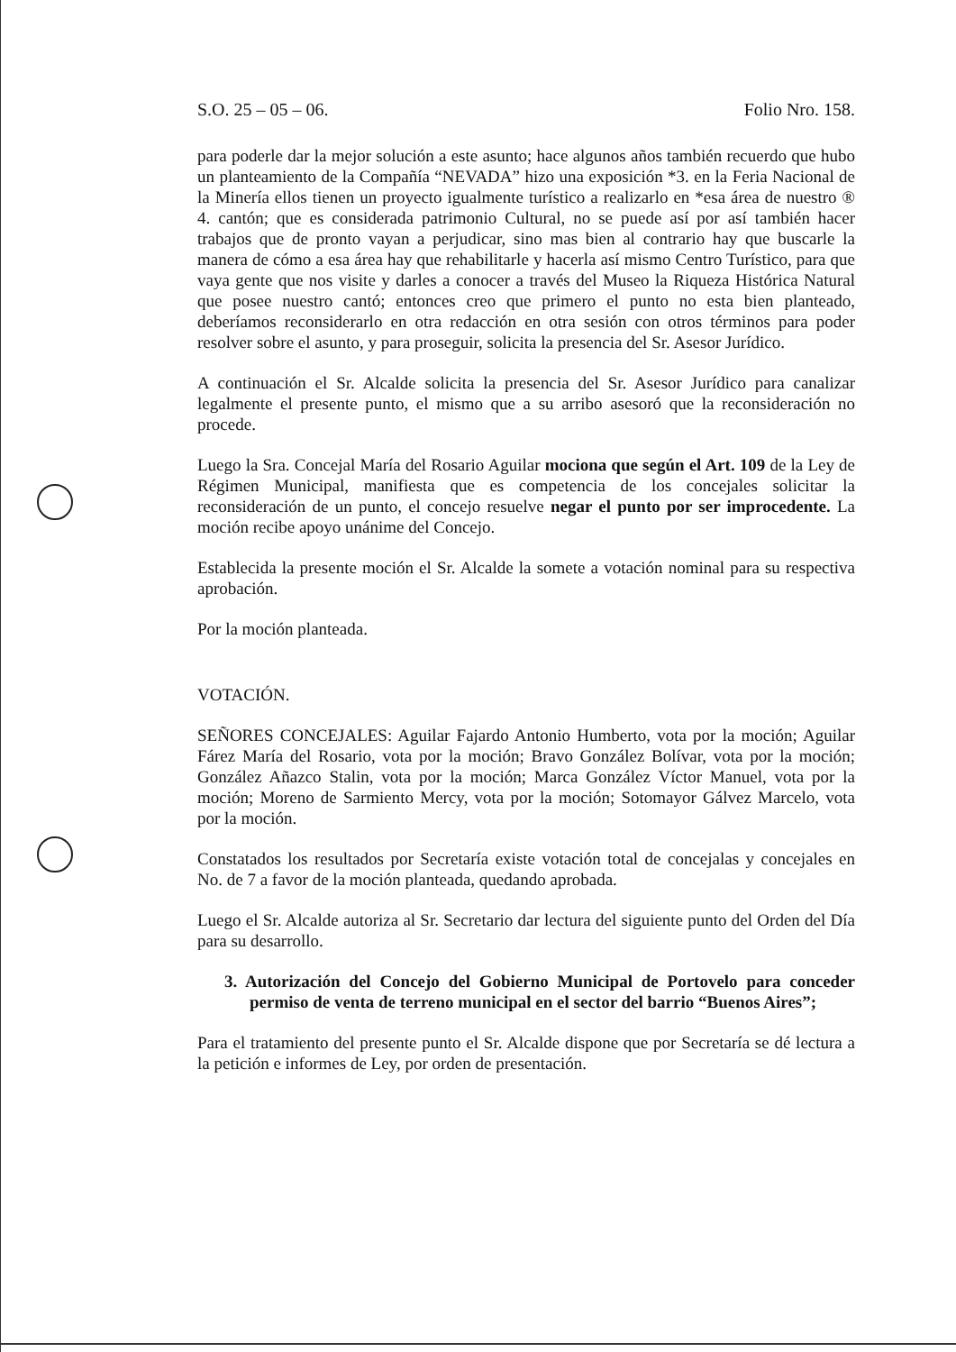S.O. 25 – 05 – 06. Folio Nro. 158.
para poderle dar la mejor solución a este asunto; hace algunos años también recuerdo que hubo un planteamiento de la Compañía “NEVADA” hizo una exposición *3. en la Feria Nacional de la Minería ellos tienen un proyecto igualmente turístico a realizarlo en *esa área de nuestro ® 4. cantón; que es considerada patrimonio Cultural, no se puede así por así también hacer trabajos que de pronto vayan a perjudicar, sino mas bien al contrario hay que buscarle la manera de cómo a esa área hay que rehabilitarle y hacerla así mismo Centro Turístico, para que vaya gente que nos visite y darles a conocer a través del Museo la Riqueza Histórica Natural que posee nuestro cantó; entonces creo que primero el punto no esta bien planteado, deberíamos reconsiderarlo en otra redacción en otra sesión con otros términos para poder resolver sobre el asunto, y para proseguir, solicita la presencia del Sr. Asesor Jurídico.
A continuación el Sr. Alcalde solicita la presencia del Sr. Asesor Jurídico para canalizar legalmente el presente punto, el mismo que a su arribo asesoró que la reconsideración no procede.
Luego la Sra. Concejal María del Rosario Aguilar mociona que según el Art. 109 de la Ley de Régimen Municipal, manifiesta que es competencia de los concejales solicitar la reconsideración de un punto, el concejo resuelve negar el punto por ser improcedente. La moción recibe apoyo unánime del Concejo.
Establecida la presente moción el Sr. Alcalde la somete a votación nominal para su respectiva aprobación.
Por la moción planteada.
VOTACIÓN.
SEÑORES CONCEJALES: Aguilar Fajardo Antonio Humberto, vota por la moción; Aguilar Fárez María del Rosario, vota por la moción; Bravo González Bolívar, vota por la moción; González Añazco Stalin, vota por la moción; Marca González Víctor Manuel, vota por la moción; Moreno de Sarmiento Mercy, vota por la moción; Sotomayor Gálvez Marcelo, vota por la moción.
Constatados los resultados por Secretaría existe votación total de concejalas y concejales en No. de 7 a favor de la moción planteada, quedando aprobada.
Luego el Sr. Alcalde autoriza al Sr. Secretario dar lectura del siguiente punto del Orden del Día para su desarrollo.
3. Autorización del Concejo del Gobierno Municipal de Portovelo para conceder permiso de venta de terreno municipal en el sector del barrio “Buenos Aires”;
Para el tratamiento del presente punto el Sr. Alcalde dispone que por Secretaría se dé lectura a la petición e informes de Ley, por orden de presentación.